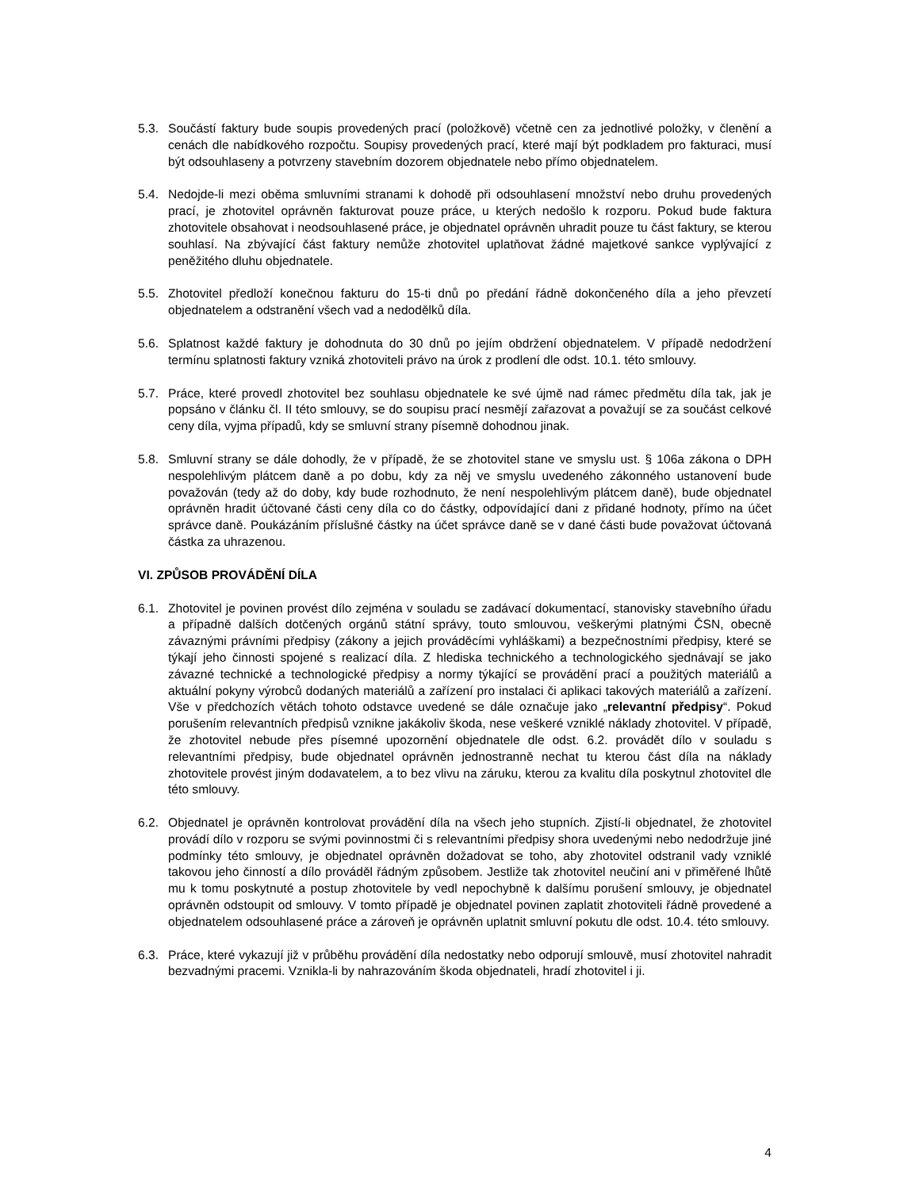5.3. Součástí faktury bude soupis provedených prací (položkově) včetně cen za jednotlivé položky, v členění a cenách dle nabídkového rozpočtu. Soupisy provedených prací, které mají být podkladem pro fakturaci, musí být odsouhlaseny a potvrzeny stavebním dozorem objednatele nebo přímo objednatelem.
5.4. Nedojde-li mezi oběma smluvními stranami k dohodě při odsouhlasení množství nebo druhu provedených prací, je zhotovitel oprávněn fakturovat pouze práce, u kterých nedošlo k rozporu. Pokud bude faktura zhotovitele obsahovat i neodsouhlasené práce, je objednatel oprávněn uhradit pouze tu část faktury, se kterou souhlasí. Na zbývající část faktury nemůže zhotovitel uplatňovat žádné majetkové sankce vyplývající z peněžitého dluhu objednatele.
5.5. Zhotovitel předloží konečnou fakturu do 15-ti dnů po předání řádně dokončeného díla a jeho převzetí objednatelem a odstranění všech vad a nedodělků díla.
5.6. Splatnost každé faktury je dohodnuta do 30 dnů po jejím obdržení objednatelem. V případě nedodržení termínu splatnosti faktury vzniká zhotoviteli právo na úrok z prodlení dle odst. 10.1. této smlouvy.
5.7. Práce, které provedl zhotovitel bez souhlasu objednatele ke své újmě nad rámec předmětu díla tak, jak je popsáno v článku čl. II této smlouvy, se do soupisu prací nesmějí zařazovat a považují se za součást celkové ceny díla, vyjma případů, kdy se smluvní strany písemně dohodnou jinak.
5.8. Smluvní strany se dále dohodly, že v případě, že se zhotovitel stane ve smyslu ust. § 106a zákona o DPH nespolehlivým plátcem daně a po dobu, kdy za něj ve smyslu uvedeného zákonného ustanovení bude považován (tedy až do doby, kdy bude rozhodnuto, že není nespolehlivým plátcem daně), bude objednatel oprávněn hradit účtované části ceny díla co do částky, odpovídající dani z přidané hodnoty, přímo na účet správce daně. Poukázáním příslušné částky na účet správce daně se v dané části bude považovat účtovaná částka za uhrazenou.
VI. ZPŮSOB PROVÁDĚNÍ DÍLA
6.1. Zhotovitel je povinen provést dílo zejména v souladu se zadávací dokumentací, stanovisky stavebního úřadu a případně dalších dotčených orgánů státní správy, touto smlouvou, veškerými platnými ČSN, obecně závaznými právními předpisy (zákony a jejich prováděcími vyhláškami) a bezpečnostními předpisy, které se týkají jeho činnosti spojené s realizací díla. Z hlediska technického a technologického sjednávají se jako závazné technické a technologické předpisy a normy týkající se provádění prací a použitých materiálů a aktuální pokyny výrobců dodaných materiálů a zařízení pro instalaci či aplikaci takových materiálů a zařízení. Vše v předchozích větách tohoto odstavce uvedené se dále označuje jako „relevantní předpisy“. Pokud porušením relevantních předpisů vznikne jakákoliv škoda, nese veškeré vzniklé náklady zhotovitel. V případě, že zhotovitel nebude přes písemné upozornění objednatele dle odst. 6.2. provádět dílo v souladu s relevantními předpisy, bude objednatel oprávněn jednostranně nechat tu kterou část díla na náklady zhotovitele provést jiným dodavatelem, a to bez vlivu na záruku, kterou za kvalitu díla poskytnul zhotovitel dle této smlouvy.
6.2. Objednatel je oprávněn kontrolovat provádění díla na všech jeho stupních. Zjistí-li objednatel, že zhotovitel provádí dílo v rozporu se svými povinnostmi či s relevantními předpisy shora uvedenými nebo nedodržuje jiné podmínky této smlouvy, je objednatel oprávněn dožadovat se toho, aby zhotovitel odstranil vady vzniklé takovou jeho činností a dílo prováděl řádným způsobem. Jestliže tak zhotovitel neučiní ani v přiměřené lhůtě mu k tomu poskytnuté a postup zhotovitele by vedl nepochybně k dalšímu porušení smlouvy, je objednatel oprávněn odstoupit od smlouvy. V tomto případě je objednatel povinen zaplatit zhotoviteli řádně provedené a objednatelem odsouhlasené práce a zároveň je oprávněn uplatnit smluvní pokutu dle odst. 10.4. této smlouvy.
6.3. Práce, které vykazují již v průběhu provádění díla nedostatky nebo odporují smlouvě, musí zhotovitel nahradit bezvadnými pracemi. Vznikla-li by nahrazováním škoda objednateli, hradí zhotovitel i ji.
4